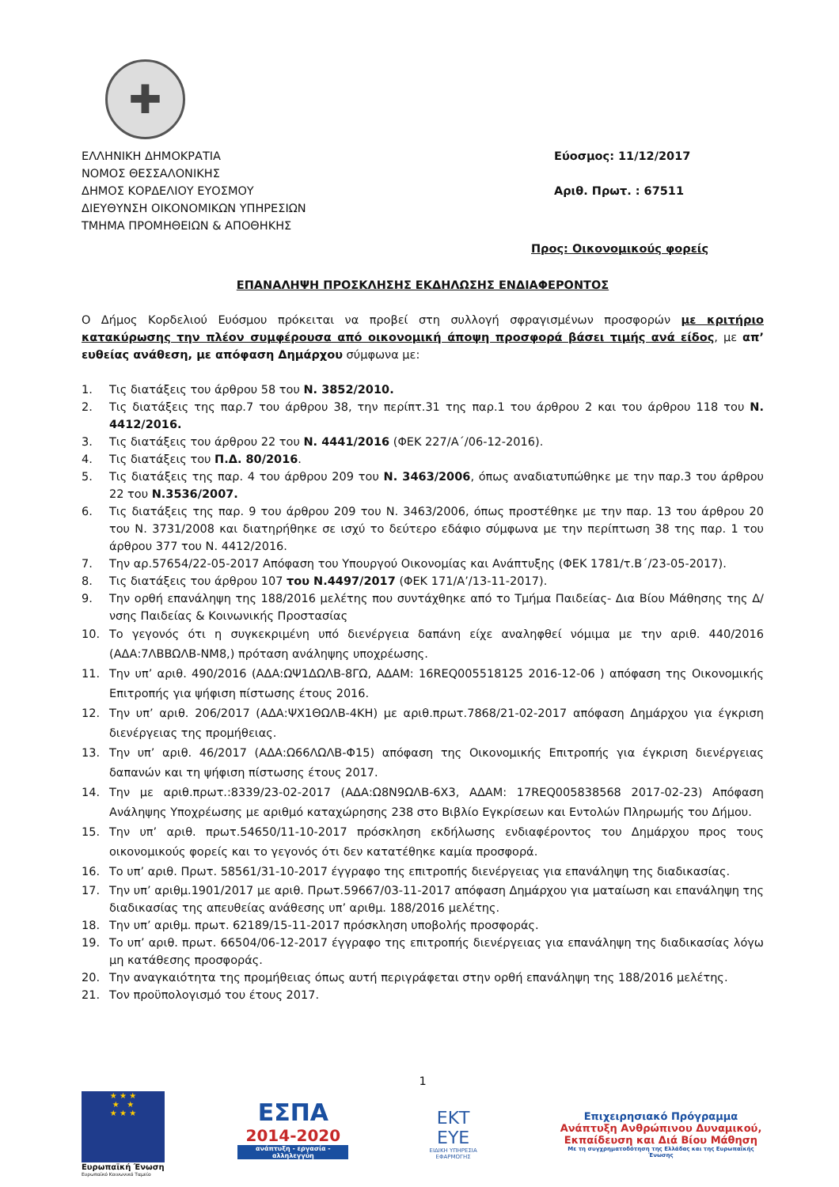✚
ΕΛΛΗΝΙΚΗ ΔΗΜΟΚΡΑΤΙΑ
ΝΟΜΟΣ ΘΕΣΣΑΛΟΝΙΚΗΣ
ΔΗΜΟΣ ΚΟΡΔΕΛΙΟΥ ΕΥΟΣΜΟΥ
ΔΙΕΥΘΥΝΣΗ ΟΙΚΟΝΟΜΙΚΩΝ ΥΠΗΡΕΣΙΩΝ
ΤΜΗΜΑ ΠΡΟΜΗΘΕΙΩΝ & ΑΠΟΘΗΚΗΣ
Εύοσμος: 11/12/2017
Αριθ. Πρωτ. : 67511
Προς: Οικονομικούς φορείς
ΕΠΑΝΑΛΗΨΗ ΠΡΟΣΚΛΗΣΗΣ ΕΚΔΗΛΩΣΗΣ ΕΝΔΙΑΦΕΡΟΝΤΟΣ
Ο Δήμος Κορδελιού Ευόσμου πρόκειται να προβεί στη συλλογή σφραγισμένων προσφορών με κριτήριο κατακύρωσης την πλέον συμφέρουσα από οικονομική άποψη προσφορά βάσει τιμής ανά είδος, με απ’ ευθείας ανάθεση, με απόφαση Δημάρχου σύμφωνα με:
1. Τις διατάξεις του άρθρου 58 του Ν. 3852/2010.
2. Τις διατάξεις της παρ.7 του άρθρου 38, την περίπτ.31 της παρ.1 του άρθρου 2 και του άρθρου 118 του Ν. 4412/2016.
3. Τις διατάξεις του άρθρου 22 του Ν. 4441/2016 (ΦΕΚ 227/Α΄/06-12-2016).
4. Τις διατάξεις του Π.Δ. 80/2016.
5. Τις διατάξεις της παρ. 4 του άρθρου 209 του Ν. 3463/2006, όπως αναδιατυπώθηκε με την παρ.3 του άρθρου 22 του Ν.3536/2007.
6. Τις διατάξεις της παρ. 9 του άρθρου 209 του Ν. 3463/2006, όπως προστέθηκε με την παρ. 13 του άρθρου 20 του Ν. 3731/2008 και διατηρήθηκε σε ισχύ το δεύτερο εδάφιο σύμφωνα με την περίπτωση 38 της παρ. 1 του άρθρου 377 του Ν. 4412/2016.
7. Την αρ.57654/22-05-2017 Απόφαση του Υπουργού Οικονομίας και Ανάπτυξης (ΦΕΚ 1781/τ.Β΄/23-05-2017).
8. Τις διατάξεις του άρθρου 107 του Ν.4497/2017 (ΦΕΚ 171/Α’/13-11-2017).
9. Την ορθή επανάληψη της 188/2016 μελέτης που συντάχθηκε από το Τμήμα Παιδείας- Δια Βίου Μάθησης της Δ/νσης Παιδείας & Κοινωνικής Προστασίας
10. Το γεγονός ότι η συγκεκριμένη υπό διενέργεια δαπάνη είχε αναληφθεί νόμιμα με την αριθ. 440/2016 (ΑΔΑ:7ΛΒΒΩΛΒ-ΝΜ8,) πρόταση ανάληψης υποχρέωσης.
11. Την υπ’ αριθ. 490/2016 (ΑΔΑ:ΩΨ1ΔΩΛΒ-8ΓΩ, ΑΔΑΜ: 16REQ005518125 2016-12-06 ) απόφαση της Οικονομικής Επιτροπής για ψήφιση πίστωσης έτους 2016.
12. Την υπ’ αριθ. 206/2017 (ΑΔΑ:ΨΧ1ΘΩΛΒ-4ΚΗ) με αριθ.πρωτ.7868/21-02-2017 απόφαση Δημάρχου για έγκριση διενέργειας της προμήθειας.
13. Την υπ’ αριθ. 46/2017 (ΑΔΑ:Ω66ΛΩΛΒ-Φ15) απόφαση της Οικονομικής Επιτροπής για έγκριση διενέργειας δαπανών και τη ψήφιση πίστωσης έτους 2017.
14. Την με αριθ.πρωτ.:8339/23-02-2017 (ΑΔΑ:Ω8Ν9ΩΛΒ-6Χ3, ΑΔΑΜ: 17REQ005838568 2017-02-23) Απόφαση Ανάληψης Υποχρέωσης με αριθμό καταχώρησης 238 στο Βιβλίο Εγκρίσεων και Εντολών Πληρωμής του Δήμου.
15. Την υπ’ αριθ. πρωτ.54650/11-10-2017 πρόσκληση εκδήλωσης ενδιαφέροντος του Δημάρχου προς τους οικονομικούς φορείς και το γεγονός ότι δεν κατατέθηκε καμία προσφορά.
16. Το υπ’ αριθ. Πρωτ. 58561/31-10-2017 έγγραφο της επιτροπής διενέργειας για επανάληψη της διαδικασίας.
17. Την υπ’ αριθμ.1901/2017 με αριθ. Πρωτ.59667/03-11-2017 απόφαση Δημάρχου για ματαίωση και επανάληψη της διαδικασίας της απευθείας ανάθεσης υπ’ αριθμ. 188/2016 μελέτης.
18. Την υπ’ αριθμ. πρωτ. 62189/15-11-2017 πρόσκληση υποβολής προσφοράς.
19. Το υπ’ αριθ. πρωτ. 66504/06-12-2017 έγγραφο της επιτροπής διενέργειας για επανάληψη της διαδικασίας λόγω μη κατάθεσης προσφοράς.
20. Την αναγκαιότητα της προμήθειας όπως αυτή περιγράφεται στην ορθή επανάληψη της 188/2016 μελέτης.
21. Τον προϋπολογισμό του έτους 2017.
1
★ ★ ★
★ ★
★ ★ ★
Ευρωπαϊκή Ένωση
Ευρωπαϊκό Κοινωνικό Ταμείο
ΕΣΠΑ
2014-2020
ανάπτυξη - εργασία - αλληλεγγύη
ΕΚΤ ΕΥΕ
ΕΙΔΙΚΗ ΥΠΗΡΕΣΙΑ ΕΦΑΡΜΟΓΗΣ
Επιχειρησιακό Πρόγραμμα
Ανάπτυξη Ανθρώπινου Δυναμικού, Εκπαίδευση και Διά Βίου Μάθηση
Με τη συγχρηματοδότηση της Ελλάδας και της Ευρωπαϊκής Ένωσης